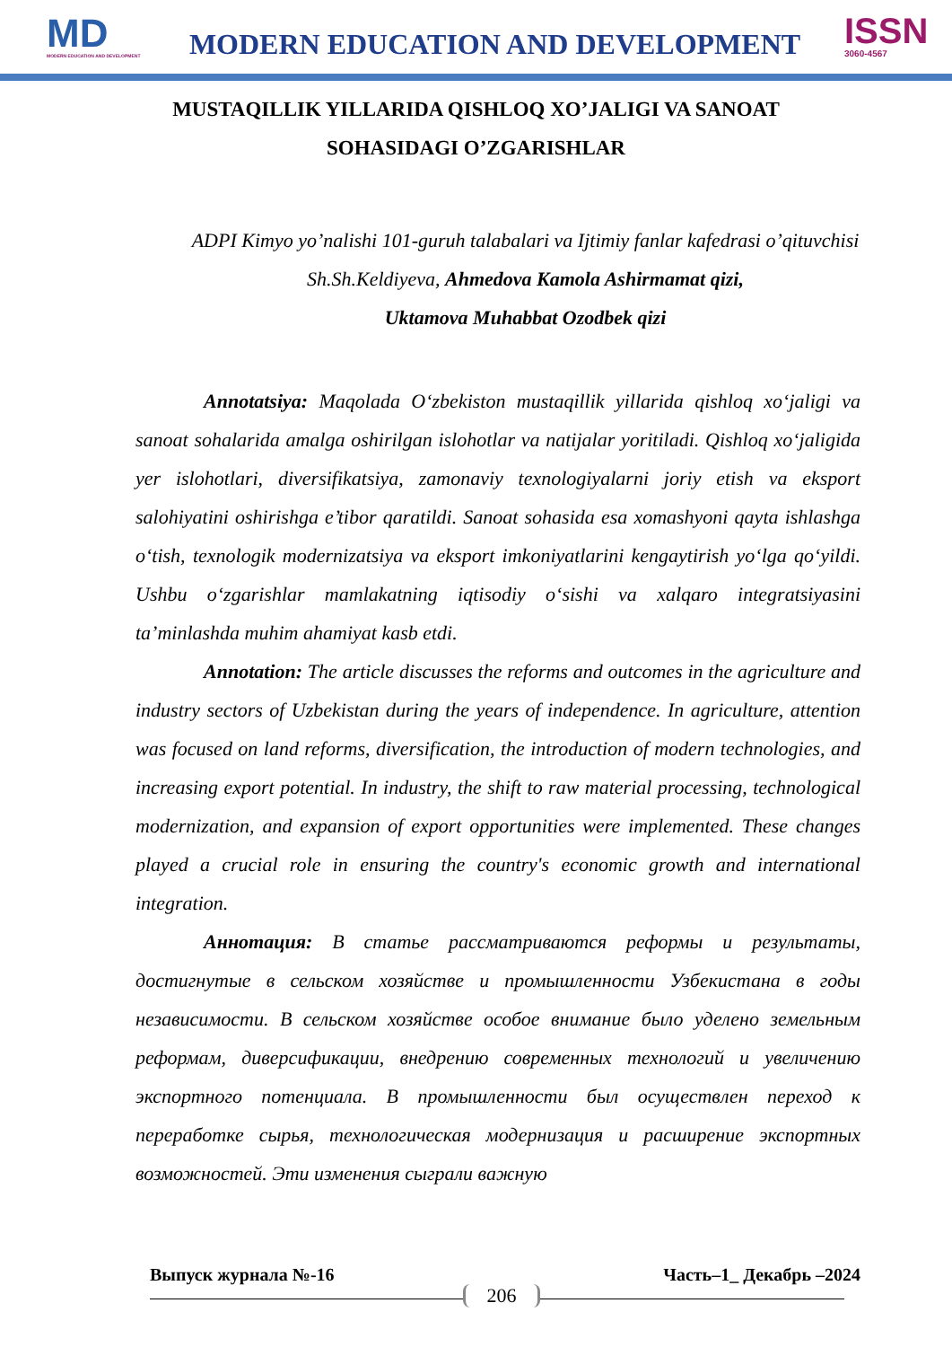MD
MODERN EDUCATION AND DEVELOPMENT
MODERN EDUCATION AND DEVELOPMENT
ISSN
3060-4567
MUSTAQILLIK YILLARIDA QISHLOQ XO’JALIGI VA SANOAT SOHASIDAGI O’ZGARISHLAR
ADPI Kimyo yo’nalishi 101-guruh talabalari va Ijtimiy fanlar kafedrasi o’qituvchisi Sh.Sh.Keldiyeva, Ahmedova Kamola Ashirmamat qizi,
Uktamova Muhabbat Ozodbek qizi
Annotatsiya: Maqolada O‘zbekiston mustaqillik yillarida qishloq xo‘jaligi va sanoat sohalarida amalga oshirilgan islohotlar va natijalar yoritiladi. Qishloq xo‘jaligida yer islohotlari, diversifikatsiya, zamonaviy texnologiyalarni joriy etish va eksport salohiyatini oshirishga e’tibor qaratildi. Sanoat sohasida esa xomashyoni qayta ishlashga o‘tish, texnologik modernizatsiya va eksport imkoniyatlarini kengaytirish yo‘lga qo‘yildi. Ushbu o‘zgarishlar mamlakatning iqtisodiy o‘sishi va xalqaro integratsiyasini ta’minlashda muhim ahamiyat kasb etdi.
Annotation: The article discusses the reforms and outcomes in the agriculture and industry sectors of Uzbekistan during the years of independence. In agriculture, attention was focused on land reforms, diversification, the introduction of modern technologies, and increasing export potential. In industry, the shift to raw material processing, technological modernization, and expansion of export opportunities were implemented. These changes played a crucial role in ensuring the country's economic growth and international integration.
Аннотация: В статье рассматриваются реформы и результаты, достигнутые в сельском хозяйстве и промышленности Узбекистана в годы независимости. В сельском хозяйстве особое внимание было уделено земельным реформам, диверсификации, внедрению современных технологий и увеличению экспортного потенциала. В промышленности был осуществлен переход к переработке сырья, технологическая модернизация и расширение экспортных возможностей. Эти изменения сыграли важную
Выпуск журнала №-16 Часть–1_ Декабрь –2024
206